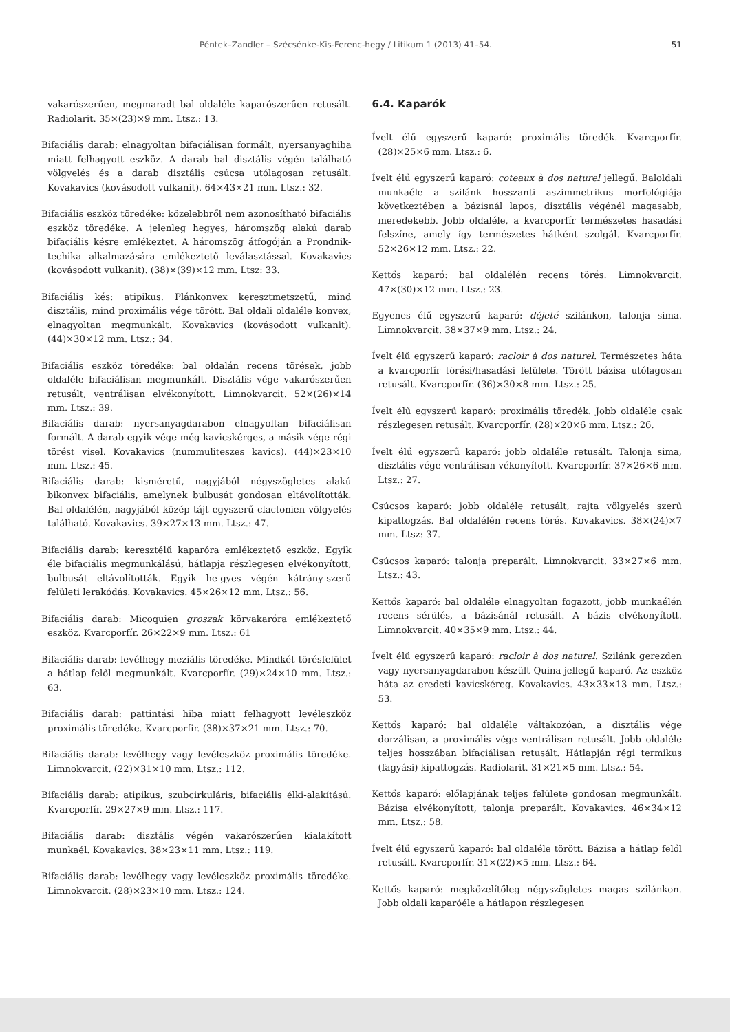Péntek–Zandler – Szécsénke-Kis-Ferenc-hegy / Litikum 1 (2013) 41–54. 51
vakarószerűen, megmaradt bal oldaléle kaparószerűen retusált. Radiolarit. 35×(23)×9 mm. Ltsz.: 13.
Bifaciális darab: elnagyoltan bifaciálisan formált, nyersanyaghiba miatt felhagyott eszköz. A darab bal disztális végén található völgyelés és a darab disztális csúcsa utólagosan retusált. Kovakavics (kovásodott vulkanit). 64×43×21 mm. Ltsz.: 32.
Bifaciális eszköz töredéke: közelebbről nem azonosítható bifaciális eszköz töredéke. A jelenleg hegyes, háromszög alakú darab bifaciális késre emlékeztet. A háromszög átfogóján a Prondnik-techika alkalmazására emlékeztető leválasztással. Kovakavics (kovásodott vulkanit). (38)×(39)×12 mm. Ltsz: 33.
Bifaciális kés: atipikus. Plánkonvex keresztmetszetű, mind disztális, mind proximális vége törött. Bal oldali oldaléle konvex, elnagyoltan megmunkált. Kovakavics (kovásodott vulkanit).(44)×30×12 mm. Ltsz.: 34.
Bifaciális eszköz töredéke: bal oldalán recens törések, jobb oldaléle bifaciálisan megmunkált. Disztális vége vakarószerűen retusált, ventrálisan elvékonyított. Limnokvarcit. 52×(26)×14 mm. Ltsz.: 39.
Bifaciális darab: nyersanyagdarabon elnagyoltan bifaciálisan formált. A darab egyik vége még kavicskérges, a másik vége régi törést visel. Kovakavics (nummuliteszes kavics). (44)×23×10 mm. Ltsz.: 45.
Bifaciális darab: kisméretű, nagyjából négyszögletes alakú bikonvex bifaciális, amelynek bulbusát gondosan eltávolították. Bal oldalélén, nagyjából közép tájt egyszerű clactonien völgyelés található. Kovakavics. 39×27×13 mm. Ltsz.: 47.
Bifaciális darab: keresztélű kaparóra emlékeztető eszköz. Egyik éle bifaciális megmunkálású, hátlapja részlegesen elvékonyított, bulbusát eltávolították. Egyik he-gyes végén kátrány-szerű felületi lerakódás. Kovakavics. 45×26×12 mm. Ltsz.: 56.
Bifaciális darab: Micoquien groszak körvakaróra emlékeztető eszköz. Kvarcporfír. 26×22×9 mm. Ltsz.: 61
Bifaciális darab: levélhegy meziális töredéke. Mindkét törésfelület a hátlap felől megmunkált. Kvarcporfír. (29)×24×10 mm. Ltsz.: 63.
Bifaciális darab: pattintási hiba miatt felhagyott levéleszköz proximális töredéke. Kvarcporfír. (38)×37×21 mm. Ltsz.: 70.
Bifaciális darab: levélhegy vagy levéleszköz proximális töredéke. Limnokvarcit. (22)×31×10 mm. Ltsz.: 112.
Bifaciális darab: atipikus, szubcirkuláris, bifaciális élki-alakítású. Kvarcporfír. 29×27×9 mm. Ltsz.: 117.
Bifaciális darab: disztális végén vakarószerűen kialakított munkaél. Kovakavics. 38×23×11 mm. Ltsz.: 119.
Bifaciális darab: levélhegy vagy levéleszköz proximális töredéke. Limnokvarcit. (28)×23×10 mm. Ltsz.: 124.
6.4. Kaparók
Ívelt élű egyszerű kaparó: proximális töredék. Kvarcporfír. (28)×25×6 mm. Ltsz.: 6.
Ívelt élű egyszerű kaparó: coteaux à dos naturel jellegű. Baloldali munkaéle a szilánk hosszanti aszimmetrikus morfológiája következtében a bázisnál lapos, disztális végénél magasabb, meredekebb. Jobb oldaléle, a kvarcporfír természetes hasadási felszíne, amely így természetes hátként szolgál. Kvarcporfír. 52×26×12 mm. Ltsz.: 22.
Kettős kaparó: bal oldalélén recens törés. Limnokvarcit. 47×(30)×12 mm. Ltsz.: 23.
Egyenes élű egyszerű kaparó: déjeté szilánkon, talonja sima. Limnokvarcit. 38×37×9 mm. Ltsz.: 24.
Ívelt élű egyszerű kaparó: racloir à dos naturel. Természetes háta a kvarcporfír törési/hasadási felülete. Törött bázisa utólagosan retusált. Kvarcporfír. (36)×30×8 mm. Ltsz.: 25.
Ívelt élű egyszerű kaparó: proximális töredék. Jobb oldaléle csak részlegesen retusált. Kvarcporfír. (28)×20×6 mm. Ltsz.: 26.
Ívelt élű egyszerű kaparó: jobb oldaléle retusált. Talonja sima, disztális vége ventrálisan vékonyított. Kvarcporfír. 37×26×6 mm. Ltsz.: 27.
Csúcsos kaparó: jobb oldaléle retusált, rajta völgyelés szerű kipattogzás. Bal oldalélén recens törés. Kovakavics. 38×(24)×7 mm. Ltsz: 37.
Csúcsos kaparó: talonja preparált. Limnokvarcit. 33×27×6 mm. Ltsz.: 43.
Kettős kaparó: bal oldaléle elnagyoltan fogazott, jobb munkaélén recens sérülés, a bázisánál retusált. A bázis elvékonyított. Limnokvarcit. 40×35×9 mm. Ltsz.: 44.
Ívelt élű egyszerű kaparó: racloir à dos naturel. Szilánk gerezden vagy nyersanyagdarabon készült Quina-jellegű kaparó. Az eszköz háta az eredeti kavicskéreg. Kovakavics. 43×33×13 mm. Ltsz.: 53.
Kettős kaparó: bal oldaléle váltakozóan, a disztális vége dorzálisan, a proximális vége ventrálisan retusált. Jobb oldaléle teljes hosszában bifaciálisan retusált. Hátlapján régi termikus (fagyási) kipattogzás. Radiolarit. 31×21×5 mm. Ltsz.: 54.
Kettős kaparó: előlapjának teljes felülete gondosan megmunkált. Bázisa elvékonyított, talonja preparált. Kovakavics. 46×34×12 mm. Ltsz.: 58.
Ívelt élű egyszerű kaparó: bal oldaléle törött. Bázisa a hátlap felől retusált. Kvarcporfír. 31×(22)×5 mm. Ltsz.: 64.
Kettős kaparó: megközelítőleg négyszögletes magas szilánkon. Jobb oldali kaparóéle a hátlapon részlegesen